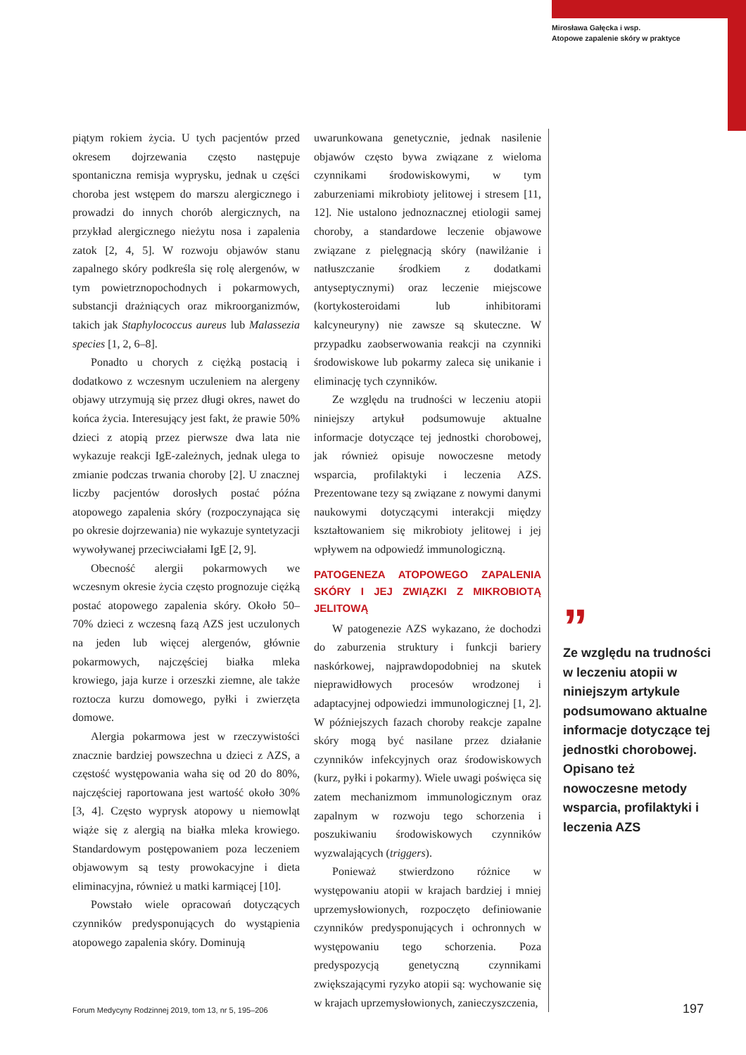Mirosława Gałęcka i wsp.
Atopowe zapalenie skóry w praktyce
piątym rokiem życia. U tych pacjentów przed okresem dojrzewania często następuje spontaniczna remisja wyprysku, jednak u części choroba jest wstępem do marszu alergicznego i prowadzi do innych chorób alergicznych, na przykład alergicznego nieżytu nosa i zapalenia zatok [2, 4, 5]. W rozwoju objawów stanu zapalnego skóry podkreśla się rolę alergenów, w tym powietrznopochodnych i pokarmowych, substancji drażniących oraz mikroorganizmów, takich jak Staphylococcus aureus lub Malassezia species [1, 2, 6–8].
Ponadto u chorych z ciężką postacią i dodatkowo z wczesnym uczuleniem na alergeny objawy utrzymują się przez długi okres, nawet do końca życia. Interesujący jest fakt, że prawie 50% dzieci z atopią przez pierwsze dwa lata nie wykazuje reakcji IgE-zależnych, jednak ulega to zmianie podczas trwania choroby [2]. U znacznej liczby pacjentów dorosłych postać późna atopowego zapalenia skóry (rozpoczynająca się po okresie dojrzewania) nie wykazuje syntetyzacji wywoływanej przeciwciałami IgE [2, 9].
Obecność alergii pokarmowych we wczesnym okresie życia często prognozuje ciężką postać atopowego zapalenia skóry. Około 50–70% dzieci z wczesną fazą AZS jest uczulonych na jeden lub więcej alergenów, głównie pokarmowych, najczęściej białka mleka krowiego, jaja kurze i orzeszki ziemne, ale także roztocza kurzu domowego, pyłki i zwierzęta domowe.
Alergia pokarmowa jest w rzeczywistości znacznie bardziej powszechna u dzieci z AZS, a częstość występowania waha się od 20 do 80%, najczęściej raportowana jest wartość około 30% [3, 4]. Często wyprysk atopowy u niemowląt wiąże się z alergią na białka mleka krowiego. Standardowym postępowaniem poza leczeniem objawowym są testy prowokacyjne i dieta eliminacyjna, również u matki karmiącej [10].
Powstało wiele opracowań dotyczących czynników predysponujących do wystąpienia atopowego zapalenia skóry. Dominują
uwarunkowana genetycznie, jednak nasilenie objawów często bywa związane z wieloma czynnikami środowiskowymi, w tym zaburzeniami mikrobioty jelitowej i stresem [11, 12]. Nie ustalono jednoznacznej etiologii samej choroby, a standardowe leczenie objawowe związane z pielęgnacją skóry (nawilżanie i natłuszczanie środkiem z dodatkami antyseptycznymi) oraz leczenie miejscowe (kortykosteroidami lub inhibitorami kalcyneuryny) nie zawsze są skuteczne. W przypadku zaobserwowania reakcji na czynniki środowiskowe lub pokarmy zaleca się unikanie i eliminację tych czynników.
Ze względu na trudności w leczeniu atopii niniejszy artykuł podsumowuje aktualne informacje dotyczące tej jednostki chorobowej, jak również opisuje nowoczesne metody wsparcia, profilaktyki i leczenia AZS. Prezentowane tezy są związane z nowymi danymi naukowymi dotyczącymi interakcji między kształtowaniem się mikrobioty jelitowej i jej wpływem na odpowiedź immunologiczną.
PATOGENEZA ATOPOWEGO ZAPALENIA SKÓRY I JEJ ZWIĄZKI Z MIKROBIOTĄ JELITOWĄ
W patogenezie AZS wykazano, że dochodzi do zaburzenia struktury i funkcji bariery naskórkowej, najprawdopodobniej na skutek nieprawidłowych procesów wrodzonej i adaptacyjnej odpowiedzi immunologicznej [1, 2]. W późniejszych fazach choroby reakcje zapalne skóry mogą być nasilane przez działanie czynników infekcyjnych oraz środowiskowych (kurz, pyłki i pokarmy). Wiele uwagi poświęca się zatem mechanizmom immunologicznym oraz zapalnym w rozwoju tego schorzenia i poszukiwaniu środowiskowych czynników wyzwalających (triggers).
Ponieważ stwierdzono różnice w występowaniu atopii w krajach bardziej i mniej uprzemysłowionych, rozpoczęto definiowanie czynników predysponujących i ochronnych w występowaniu tego schorzenia. Poza predyspozycją genetyczną czynnikami zwiększającymi ryzyko atopii są: wychowanie się w krajach uprzemysłowionych, zanieczyszczenia,
”
Ze względu na trudności w leczeniu atopii w niniejszym artykule podsumowano aktualne informacje dotyczące tej jednostki chorobowej. Opisano też nowoczesne metody wsparcia, profilaktyki i leczenia AZS
Forum Medycyny Rodzinnej 2019, tom 13, nr 5, 195–206
197